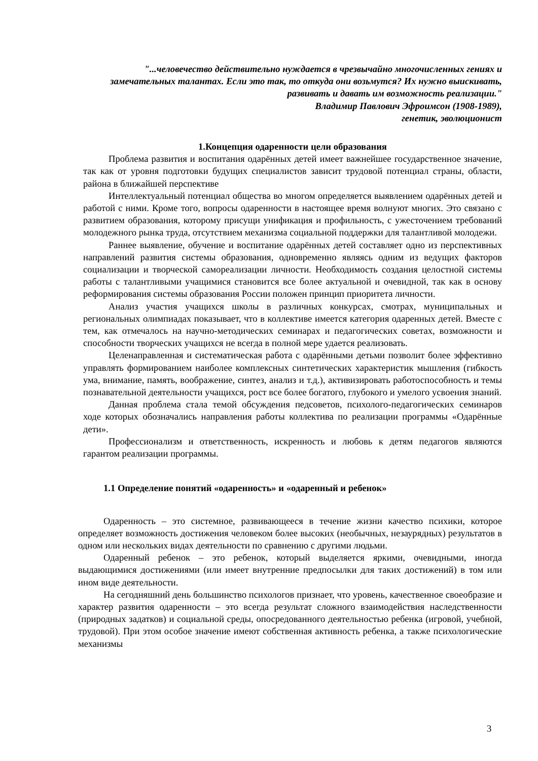"...человечество действительно нуждается в чрезвычайно многочисленных гениях и замечательных талантах. Если это так, то откуда они возьмутся? Их нужно выискивать, развивать и давать им возможность реализации."
Владимир Павлович Эфроимсон (1908-1989),
генетик, эволюционист
1.Концепция одаренности цели образования
Проблема развития и воспитания одарённых детей имеет важнейшее государственное значение, так как от уровня подготовки будущих специалистов зависит трудовой потенциал страны, области, района в ближайшей перспективе
Интеллектуальный потенциал общества во многом определяется выявлением одарённых детей и работой с ними. Кроме того, вопросы одаренности в настоящее время волнуют многих. Это связано с развитием образования, которому присущи унификация и профильность, с ужесточением требований молодежного рынка труда, отсутствием механизма социальной поддержки для талантливой молодежи.
Раннее выявление, обучение и воспитание одарённых детей составляет одно из перспективных направлений развития системы образования, одновременно являясь одним из ведущих факторов социализации и творческой самореализации личности. Необходимость создания целостной системы работы с талантливыми учащимися становится все более актуальной и очевидной, так как в основу реформирования системы образования России положен принцип приоритета личности.
Анализ участия учащихся школы в различных конкурсах, смотрах, муниципальных и региональных олимпиадах показывает, что в коллективе имеется категория одаренных детей. Вместе с тем, как отмечалось на научно-методических семинарах и педагогических советах, возможности и способности творческих учащихся не всегда в полной мере удается реализовать.
Целенаправленная и систематическая работа с одарёнными детьми позволит более эффективно управлять формированием наиболее комплексных синтетических характеристик мышления (гибкость ума, внимание, память, воображение, синтез, анализ и т.д.), активизировать работоспособность и темы познавательной деятельности учащихся, рост все более богатого, глубокого и умелого усвоения знаний.
Данная проблема стала темой обсуждения педсоветов, психолого-педагогических семинаров ходе которых обозначались направления работы коллектива по реализации программы «Одарённые дети».
Профессионализм и ответственность, искренность и любовь к детям педагогов являются гарантом реализации программы.
1.1 Определение понятий «одаренность» и «одаренный и ребенок»
Одаренность – это системное, развивающееся в течение жизни качество психики, которое определяет возможность достижения человеком более высоких (необычных, незаурядных) результатов в одном или нескольких видах деятельности по сравнению с другими людьми.
Одаренный ребенок – это ребенок, который выделяется яркими, очевидными, иногда выдающимися достижениями (или имеет внутренние предпосылки для таких достижений) в том или ином виде деятельности.
На сегодняшний день большинство психологов признает, что уровень, качественное своеобразие и характер развития одаренности – это всегда результат сложного взаимодействия наследственности (природных задатков) и социальной среды, опосредованного деятельностью ребенка (игровой, учебной, трудовой). При этом особое значение имеют собственная активность ребенка, а также психологические механизмы
3